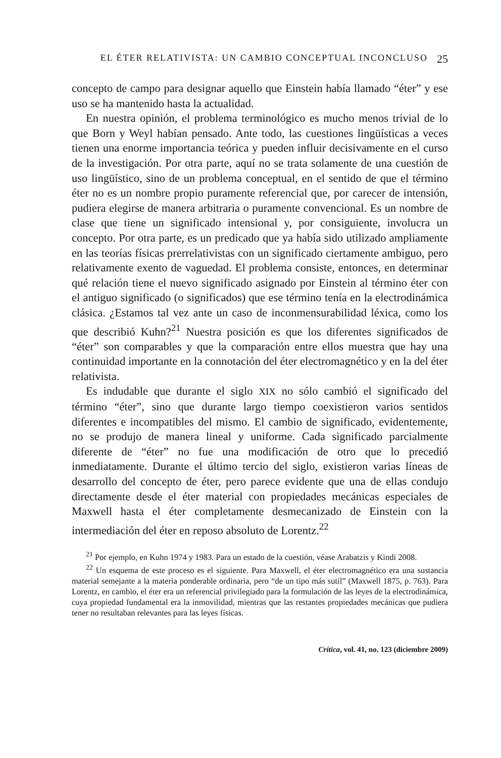EL ÉTER RELATIVISTA: UN CAMBIO CONCEPTUAL INCONCLUSO 25
concepto de campo para designar aquello que Einstein había llamado “éter” y ese uso se ha mantenido hasta la actualidad.
En nuestra opinión, el problema terminológico es mucho menos trivial de lo que Born y Weyl habían pensado. Ante todo, las cuestiones lingüísticas a veces tienen una enorme importancia teórica y pueden influir decisivamente en el curso de la investigación. Por otra parte, aquí no se trata solamente de una cuestión de uso lingüístico, sino de un problema conceptual, en el sentido de que el término éter no es un nombre propio puramente referencial que, por carecer de intensión, pudiera elegirse de manera arbitraria o puramente convencional. Es un nombre de clase que tiene un significado intensional y, por consiguiente, involucra un concepto. Por otra parte, es un predicado que ya había sido utilizado ampliamente en las teorías físicas prerrelativistas con un significado ciertamente ambiguo, pero relativamente exento de vaguedad. El problema consiste, entonces, en determinar qué relación tiene el nuevo significado asignado por Einstein al término éter con el antiguo significado (o significados) que ese término tenía en la electrodinámica clásica. ¿Estamos tal vez ante un caso de inconmensurabilidad léxica, como los que describió Kuhn?<sup>21</sup> Nuestra posición es que los diferentes significados de “éter” son comparables y que la comparación entre ellos muestra que hay una continuidad importante en la connotación del éter electromagnético y en la del éter relativista.
Es indudable que durante el siglo XIX no sólo cambió el significado del término “éter”, sino que durante largo tiempo coexistieron varios sentidos diferentes e incompatibles del mismo. El cambio de significado, evidentemente, no se produjo de manera lineal y uniforme. Cada significado parcialmente diferente de “éter” no fue una modificación de otro que lo precedió inmediatamente. Durante el último tercio del siglo, existieron varias líneas de desarrollo del concepto de éter, pero parece evidente que una de ellas condujo directamente desde el éter material con propiedades mecánicas especiales de Maxwell hasta el éter completamente desmecanizado de Einstein con la intermediación del éter en reposo absoluto de Lorentz.<sup>22</sup>
<sup>21</sup> Por ejemplo, en Kuhn 1974 y 1983. Para un estado de la cuestión, véase Arabatzis y Kindi 2008.
<sup>22</sup> Un esquema de este proceso es el siguiente. Para Maxwell, el éter electromagnético era una sustancia material semejante a la materia ponderable ordinaria, pero “de un tipo más sutil” (Maxwell 1875, p. 763). Para Lorentz, en cambio, el éter era un referencial privilegiado para la formulación de las leyes de la electrodinámica, cuya propiedad fundamental era la inmovilidad, mientras que las restantes propiedades mecánicas que pudiera tener no resultaban relevantes para las leyes físicas.
Crítica, vol. 41, no. 123 (diciembre 2009)